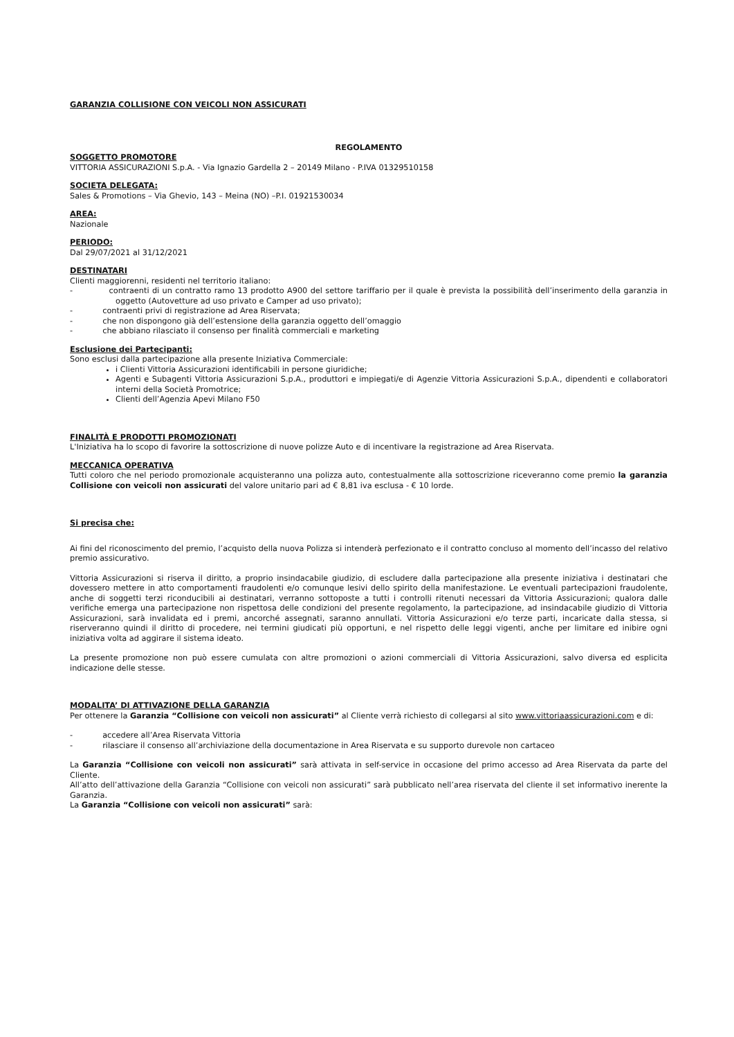GARANZIA COLLISIONE CON VEICOLI NON ASSICURATI
REGOLAMENTO
SOGGETTO PROMOTORE
VITTORIA ASSICURAZIONI S.p.A. - Via Ignazio Gardella 2 – 20149 Milano - P.IVA 01329510158
SOCIETA DELEGATA:
Sales & Promotions – Via Ghevio, 143 – Meina (NO) –P.I. 01921530034
AREA:
Nazionale
PERIODO:
Dal 29/07/2021 al 31/12/2021
DESTINATARI
Clienti maggiorenni, residenti nel territorio italiano:
- contraenti di un contratto ramo 13 prodotto A900 del settore tariffario per il quale è prevista la possibilità dell’inserimento della garanzia in oggetto (Autovetture ad uso privato e Camper ad uso privato);
- contraenti privi di registrazione ad Area Riservata;
- che non dispongono già dell’estensione della garanzia oggetto dell’omaggio
- che abbiano rilasciato il consenso per finalità commerciali e marketing
Esclusione dei Partecipanti:
Sono esclusi dalla partecipazione alla presente Iniziativa Commerciale:
i Clienti Vittoria Assicurazioni identificabili in persone giuridiche;
Agenti e Subagenti Vittoria Assicurazioni S.p.A., produttori e impiegati/e di Agenzie Vittoria Assicurazioni S.p.A., dipendenti e collaboratori interni della Società Promotrice;
Clienti dell’Agenzia Apevi Milano F50
FINALITÀ E PRODOTTI PROMOZIONATI
L'Iniziativa ha lo scopo di favorire la sottoscrizione di nuove polizze Auto e di incentivare la registrazione ad Area Riservata.
MECCANICA OPERATIVA
Tutti coloro che nel periodo promozionale acquisteranno una polizza auto, contestualmente alla sottoscrizione riceveranno come premio la garanzia Collisione con veicoli non assicurati del valore unitario pari ad € 8,81 iva esclusa - € 10 lorde.
Si precisa che:
Ai fini del riconoscimento del premio, l’acquisto della nuova Polizza si intenderà perfezionato e il contratto concluso al momento dell’incasso del relativo premio assicurativo.
Vittoria Assicurazioni si riserva il diritto, a proprio insindacabile giudizio, di escludere dalla partecipazione alla presente iniziativa i destinatari che dovessero mettere in atto comportamenti fraudolenti e/o comunque lesivi dello spirito della manifestazione. Le eventuali partecipazioni fraudolente, anche di soggetti terzi riconducibili ai destinatari, verranno sottoposte a tutti i controlli ritenuti necessari da Vittoria Assicurazioni; qualora dalle verifiche emerga una partecipazione non rispettosa delle condizioni del presente regolamento, la partecipazione, ad insindacabile giudizio di Vittoria Assicurazioni, sarà invalidata ed i premi, ancorché assegnati, saranno annullati. Vittoria Assicurazioni e/o terze parti, incaricate dalla stessa, si riserveranno quindi il diritto di procedere, nei termini giudicati più opportuni, e nel rispetto delle leggi vigenti, anche per limitare ed inibire ogni iniziativa volta ad aggirare il sistema ideato.
La presente promozione non può essere cumulata con altre promozioni o azioni commerciali di Vittoria Assicurazioni, salvo diversa ed esplicita indicazione delle stesse.
MODALITA’ DI ATTIVAZIONE DELLA GARANZIA
Per ottenere la Garanzia “Collisione con veicoli non assicurati” al Cliente verrà richiesto di collegarsi al sito www.vittoriaassicurazioni.com e di:
- accedere all’Area Riservata Vittoria
- rilasciare il consenso all’archiviazione della documentazione in Area Riservata e su supporto durevole non cartaceo
La Garanzia “Collisione con veicoli non assicurati” sarà attivata in self-service in occasione del primo accesso ad Area Riservata da parte del Cliente.
All’atto dell’attivazione della Garanzia “Collisione con veicoli non assicurati” sarà pubblicato nell’area riservata del cliente il set informativo inerente la Garanzia.
La Garanzia “Collisione con veicoli non assicurati” sarà: